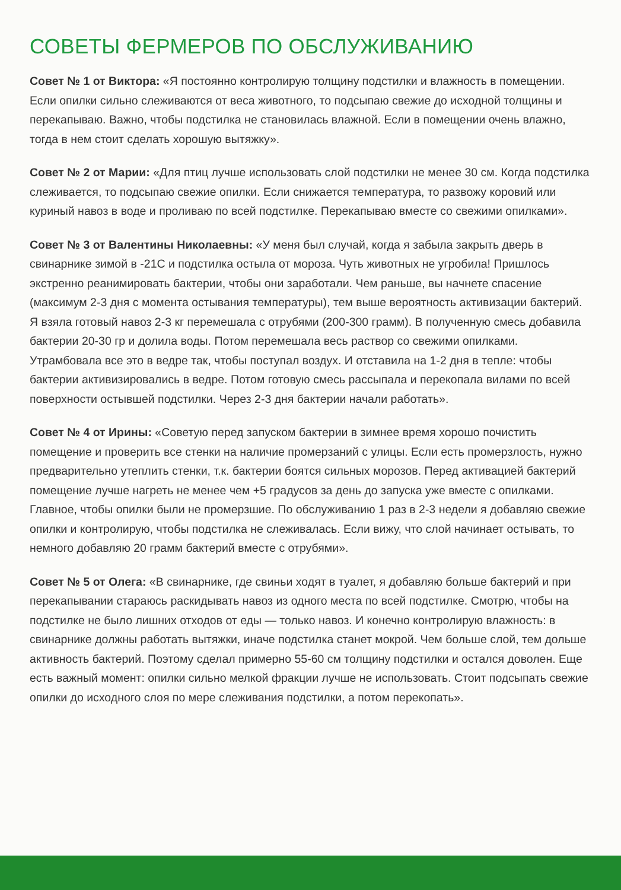СОВЕТЫ ФЕРМЕРОВ ПО ОБСЛУЖИВАНИЮ
Совет № 1 от Виктора: «Я постоянно контролирую толщину подстилки и влажность в помещении. Если опилки сильно слеживаются от веса животного, то подсыпаю свежие до исходной толщины и перекапываю. Важно, чтобы подстилка не становилась влажной. Если в помещении очень влажно, тогда в нем стоит сделать хорошую вытяжку».
Совет № 2 от Марии: «Для птиц лучше использовать слой подстилки не менее 30 см. Когда подстилка слеживается, то подсыпаю свежие опилки. Если снижается температура, то развожу коровий или куриный навоз в воде и проливаю по всей подстилке. Перекапываю вместе со свежими опилками».
Совет № 3 от Валентины Николаевны: «У меня был случай, когда я забыла закрыть дверь в свинарнике зимой в -21С и подстилка остыла от мороза. Чуть животных не угробила! Пришлось экстренно реанимировать бактерии, чтобы они заработали. Чем раньше, вы начнете спасение (максимум 2-3 дня с момента остывания температуры), тем выше вероятность активизации бактерий. Я взяла готовый навоз 2-3 кг перемешала с отрубями (200-300 грамм). В полученную смесь добавила бактерии 20-30 гр и долила воды. Потом перемешала весь раствор со свежими опилками. Утрамбовала все это в ведре так, чтобы поступал воздух. И отставила на 1-2 дня в тепле: чтобы бактерии активизировались в ведре. Потом готовую смесь рассыпала и перекопала вилами по всей поверхности остывшей подстилки. Через 2-3 дня бактерии начали работать».
Совет № 4 от Ирины: «Советую перед запуском бактерии в зимнее время хорошо почистить помещение и проверить все стенки на наличие промерзаний с улицы. Если есть промерзлость, нужно предварительно утеплить стенки, т.к. бактерии боятся сильных морозов. Перед активацией бактерий помещение лучше нагреть не менее чем +5 градусов за день до запуска уже вместе с опилками. Главное, чтобы опилки были не промерзшие. По обслуживанию 1 раз в 2-3 недели я добавляю свежие опилки и контролирую, чтобы подстилка не слеживалась. Если вижу, что слой начинает остывать, то немного добавляю 20 грамм бактерий вместе с отрубями».
Совет № 5 от Олега: «В свинарнике, где свиньи ходят в туалет, я добавляю больше бактерий и при перекапывании стараюсь раскидывать навоз из одного места по всей подстилке. Смотрю, чтобы на подстилке не было лишних отходов от еды — только навоз. И конечно контролирую влажность: в свинарнике должны работать вытяжки, иначе подстилка станет мокрой. Чем больше слой, тем дольше активность бактерий. Поэтому сделал примерно 55-60 см толщину подстилки и остался доволен. Еще есть важный момент: опилки сильно мелкой фракции лучше не использовать. Стоит подсыпать свежие опилки до исходного слоя по мере слеживания подстилки, а потом перекопать».